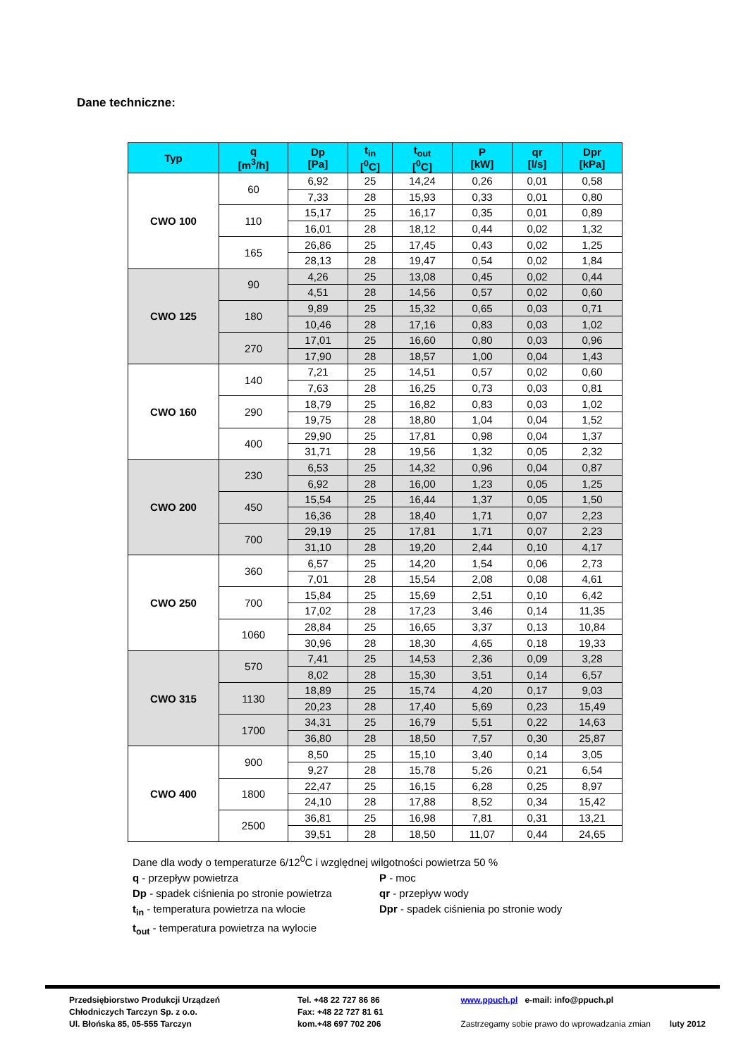Dane techniczne:
| Typ | q [m<sup>3</sup>/h] | Dp [Pa] | t<sub>in</sub> [<sup>0</sup>C] | t<sub>out</sub> [<sup>0</sup>C] | P [kW] | qr [l/s] | Dpr [kPa] |
| --- | --- | --- | --- | --- | --- | --- | --- |
| CWO 100 | 60 | 6,92 | 25 | 14,24 | 0,26 | 0,01 | 0,58 |
| | | 7,33 | 28 | 15,93 | 0,33 | 0,01 | 0,80 |
| | 110 | 15,17 | 25 | 16,17 | 0,35 | 0,01 | 0,89 |
| | | 16,01 | 28 | 18,12 | 0,44 | 0,02 | 1,32 |
| | 165 | 26,86 | 25 | 17,45 | 0,43 | 0,02 | 1,25 |
| | | 28,13 | 28 | 19,47 | 0,54 | 0,02 | 1,84 |
| CWO 125 | 90 | 4,26 | 25 | 13,08 | 0,45 | 0,02 | 0,44 |
| | | 4,51 | 28 | 14,56 | 0,57 | 0,02 | 0,60 |
| | 180 | 9,89 | 25 | 15,32 | 0,65 | 0,03 | 0,71 |
| | | 10,46 | 28 | 17,16 | 0,83 | 0,03 | 1,02 |
| | 270 | 17,01 | 25 | 16,60 | 0,80 | 0,03 | 0,96 |
| | | 17,90 | 28 | 18,57 | 1,00 | 0,04 | 1,43 |
| CWO 160 | 140 | 7,21 | 25 | 14,51 | 0,57 | 0,02 | 0,60 |
| | | 7,63 | 28 | 16,25 | 0,73 | 0,03 | 0,81 |
| | 290 | 18,79 | 25 | 16,82 | 0,83 | 0,03 | 1,02 |
| | | 19,75 | 28 | 18,80 | 1,04 | 0,04 | 1,52 |
| | 400 | 29,90 | 25 | 17,81 | 0,98 | 0,04 | 1,37 |
| | | 31,71 | 28 | 19,56 | 1,32 | 0,05 | 2,32 |
| CWO 200 | 230 | 6,53 | 25 | 14,32 | 0,96 | 0,04 | 0,87 |
| | | 6,92 | 28 | 16,00 | 1,23 | 0,05 | 1,25 |
| | 450 | 15,54 | 25 | 16,44 | 1,37 | 0,05 | 1,50 |
| | | 16,36 | 28 | 18,40 | 1,71 | 0,07 | 2,23 |
| | 700 | 29,19 | 25 | 17,81 | 1,71 | 0,07 | 2,23 |
| | | 31,10 | 28 | 19,20 | 2,44 | 0,10 | 4,17 |
| CWO 250 | 360 | 6,57 | 25 | 14,20 | 1,54 | 0,06 | 2,73 |
| | | 7,01 | 28 | 15,54 | 2,08 | 0,08 | 4,61 |
| | 700 | 15,84 | 25 | 15,69 | 2,51 | 0,10 | 6,42 |
| | | 17,02 | 28 | 17,23 | 3,46 | 0,14 | 11,35 |
| | 1060 | 28,84 | 25 | 16,65 | 3,37 | 0,13 | 10,84 |
| | | 30,96 | 28 | 18,30 | 4,65 | 0,18 | 19,33 |
| CWO 315 | 570 | 7,41 | 25 | 14,53 | 2,36 | 0,09 | 3,28 |
| | | 8,02 | 28 | 15,30 | 3,51 | 0,14 | 6,57 |
| | 1130 | 18,89 | 25 | 15,74 | 4,20 | 0,17 | 9,03 |
| | | 20,23 | 28 | 17,40 | 5,69 | 0,23 | 15,49 |
| | 1700 | 34,31 | 25 | 16,79 | 5,51 | 0,22 | 14,63 |
| | | 36,80 | 28 | 18,50 | 7,57 | 0,30 | 25,87 |
| CWO 400 | 900 | 8,50 | 25 | 15,10 | 3,40 | 0,14 | 3,05 |
| | | 9,27 | 28 | 15,78 | 5,26 | 0,21 | 6,54 |
| | 1800 | 22,47 | 25 | 16,15 | 6,28 | 0,25 | 8,97 |
| | | 24,10 | 28 | 17,88 | 8,52 | 0,34 | 15,42 |
| | 2500 | 36,81 | 25 | 16,98 | 7,81 | 0,31 | 13,21 |
| | | 39,51 | 28 | 18,50 | 11,07 | 0,44 | 24,65 |
Dane dla wody o temperaturze 6/12<sup>0</sup>C i względnej wilgotności powietrza 50 %
q - przepływ powietrza P - moc
Dp - spadek ciśnienia po stronie powietrza qr - przepływ wody
t<sub>in</sub> - temperatura powietrza na wlocie Dpr - spadek ciśnienia po stronie wody
t<sub>out</sub> - temperatura powietrza na wylocie
Przedsiębiorstwo Produkcji Urządzeń
Chłodniczych Tarczyn Sp. z o.o.
Ul. Błońska 85, 05-555 Tarczyn
Tel. +48 22 727 86 86
Fax: +48 22 727 81 61
kom.+48 697 702 206
www.ppuch.pl e-mail: info@ppuch.pl
Zastrzegamy sobie prawo do wprowadzania zmian luty 2012